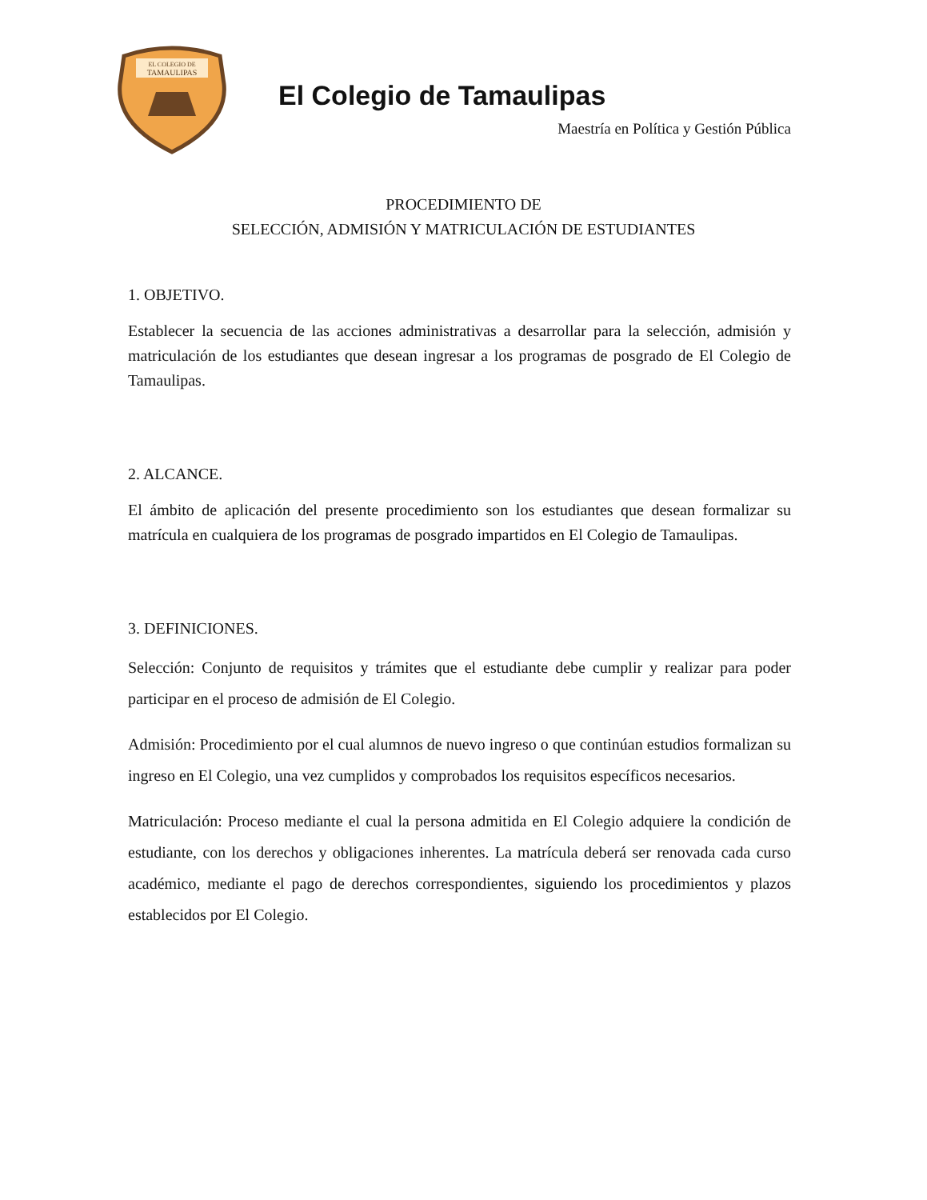EL COLEGIO DE
TAMAULIPAS
El Colegio de Tamaulipas
Maestría en Política y Gestión Pública
PROCEDIMIENTO DE
SELECCIÓN, ADMISIÓN Y MATRICULACIÓN DE ESTUDIANTES
1. OBJETIVO.
Establecer la secuencia de las acciones administrativas a desarrollar para la selección, admisión y matriculación de los estudiantes que desean ingresar a los programas de posgrado de El Colegio de Tamaulipas.
2. ALCANCE.
El ámbito de aplicación del presente procedimiento son los estudiantes que desean formalizar su matrícula en cualquiera de los programas de posgrado impartidos en El Colegio de Tamaulipas.
3. DEFINICIONES.
Selección: Conjunto de requisitos y trámites que el estudiante debe cumplir y realizar para poder participar en el proceso de admisión de El Colegio.
Admisión: Procedimiento por el cual alumnos de nuevo ingreso o que continúan estudios formalizan su ingreso en El Colegio, una vez cumplidos y comprobados los requisitos específicos necesarios.
Matriculación: Proceso mediante el cual la persona admitida en El Colegio adquiere la condición de estudiante, con los derechos y obligaciones inherentes. La matrícula deberá ser renovada cada curso académico, mediante el pago de derechos correspondientes, siguiendo los procedimientos y plazos establecidos por El Colegio.